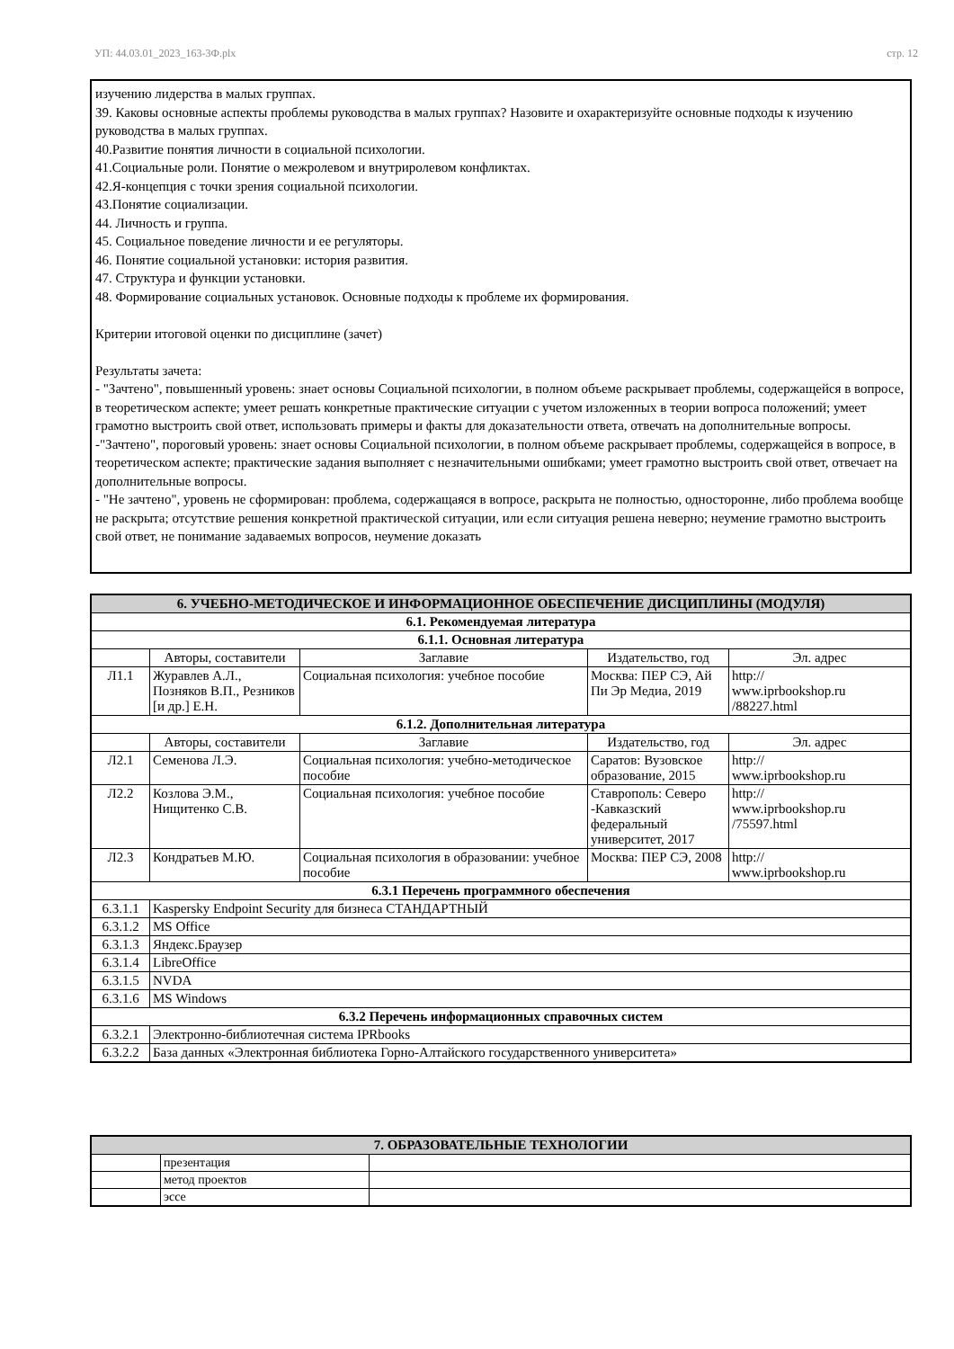УП: 44.03.01_2023_163-3Ф.plx стр. 12
изучению лидерства в малых группах.
39. Каковы основные аспекты проблемы руководства в малых группах? Назовите и охарактеризуйте основные подходы к изучению руководства в малых группах.
40.Развитие понятия личности в социальной психологии.
41.Социальные роли. Понятие о межролевом и внутриролевом конфликтах.
42.Я-концепция с точки зрения социальной психологии.
43.Понятие социализации.
44. Личность и группа.
45. Социальное поведение личности и ее регуляторы.
46. Понятие социальной установки: история развития.
47. Структура и функции установки.
48. Формирование социальных установок. Основные подходы к проблеме их формирования.
Критерии итоговой оценки по дисциплине (зачет)
Результаты зачета:
- "Зачтено", повышенный уровень: знает основы Социальной психологии, в полном объеме раскрывает проблемы, содержащейся в вопросе, в теоретическом аспекте; умеет решать конкретные практические ситуации с учетом изложенных в теории вопроса положений; умеет грамотно выстроить свой ответ, использовать примеры и факты для доказательности ответа, отвечать на дополнительные вопросы.
-"Зачтено", пороговый уровень: знает основы Социальной психологии, в полном объеме раскрывает проблемы, содержащейся в вопросе, в теоретическом аспекте; практические задания выполняет с незначительными ошибками; умеет грамотно выстроить свой ответ, отвечает на дополнительные вопросы.
- "Не зачтено", уровень не сформирован: проблема, содержащаяся в вопросе, раскрыта не полностью, односторонне, либо проблема вообще не раскрыта; отсутствие решения конкретной практической ситуации, или если ситуация решена неверно; неумение грамотно выстроить свой ответ, не понимание задаваемых вопросов, неумение доказать
| 6. УЧЕБНО-МЕТОДИЧЕСКОЕ И ИНФОРМАЦИОННОЕ ОБЕСПЕЧЕНИЕ ДИСЦИПЛИНЫ (МОДУЛЯ) | | | | |
| --- | --- | --- | --- | --- |
| 6.1. Рекомендуемая литература | | | | |
| 6.1.1. Основная литература | | | | |
| | Авторы, составители | Заглавие | Издательство, год | Эл. адрес |
| Л1.1 | Журавлев А.Л., Позняков В.П., Резников [и др.] Е.Н. | Социальная психология: учебное пособие | Москва: ПЕР СЭ, Ай Пи Эр Медиа, 2019 | http:// www.iprbookshop.ru /88227.html |
| 6.1.2. Дополнительная литература | | | | |
| | Авторы, составители | Заглавие | Издательство, год | Эл. адрес |
| Л2.1 | Семенова Л.Э. | Социальная психология: учебно-методическое пособие | Саратов: Вузовское образование, 2015 | http:// www.iprbookshop.ru |
| Л2.2 | Козлова Э.М., Нищитенко С.В. | Социальная психология: учебное пособие | Ставрополь: Северо -Кавказский федеральный университет, 2017 | http:// www.iprbookshop.ru /75597.html |
| Л2.3 | Кондратьев М.Ю. | Социальная психология в образовании: учебное пособие | Москва: ПЕР СЭ, 2008 | http:// www.iprbookshop.ru |
| 6.3.1 Перечень программного обеспечения | | | | |
| 6.3.1.1 | Kaspersky Endpoint Security для бизнеса СТАНДАРТНЫЙ | | | |
| 6.3.1.2 | MS Office | | | |
| 6.3.1.3 | Яндекс.Браузер | | | |
| 6.3.1.4 | LibreOffice | | | |
| 6.3.1.5 | NVDA | | | |
| 6.3.1.6 | MS Windows | | | |
| 6.3.2 Перечень информационных справочных систем | | | | |
| 6.3.2.1 | Электронно-библиотечная система IPRbooks | | | |
| 6.3.2.2 | База данных «Электронная библиотека Горно-Алтайского государственного университета» | | | |
| 7. ОБРАЗОВАТЕЛЬНЫЕ ТЕХНОЛОГИИ | | |
| --- | --- | --- |
| | презентация | |
| | метод проектов | |
| | эссе | |